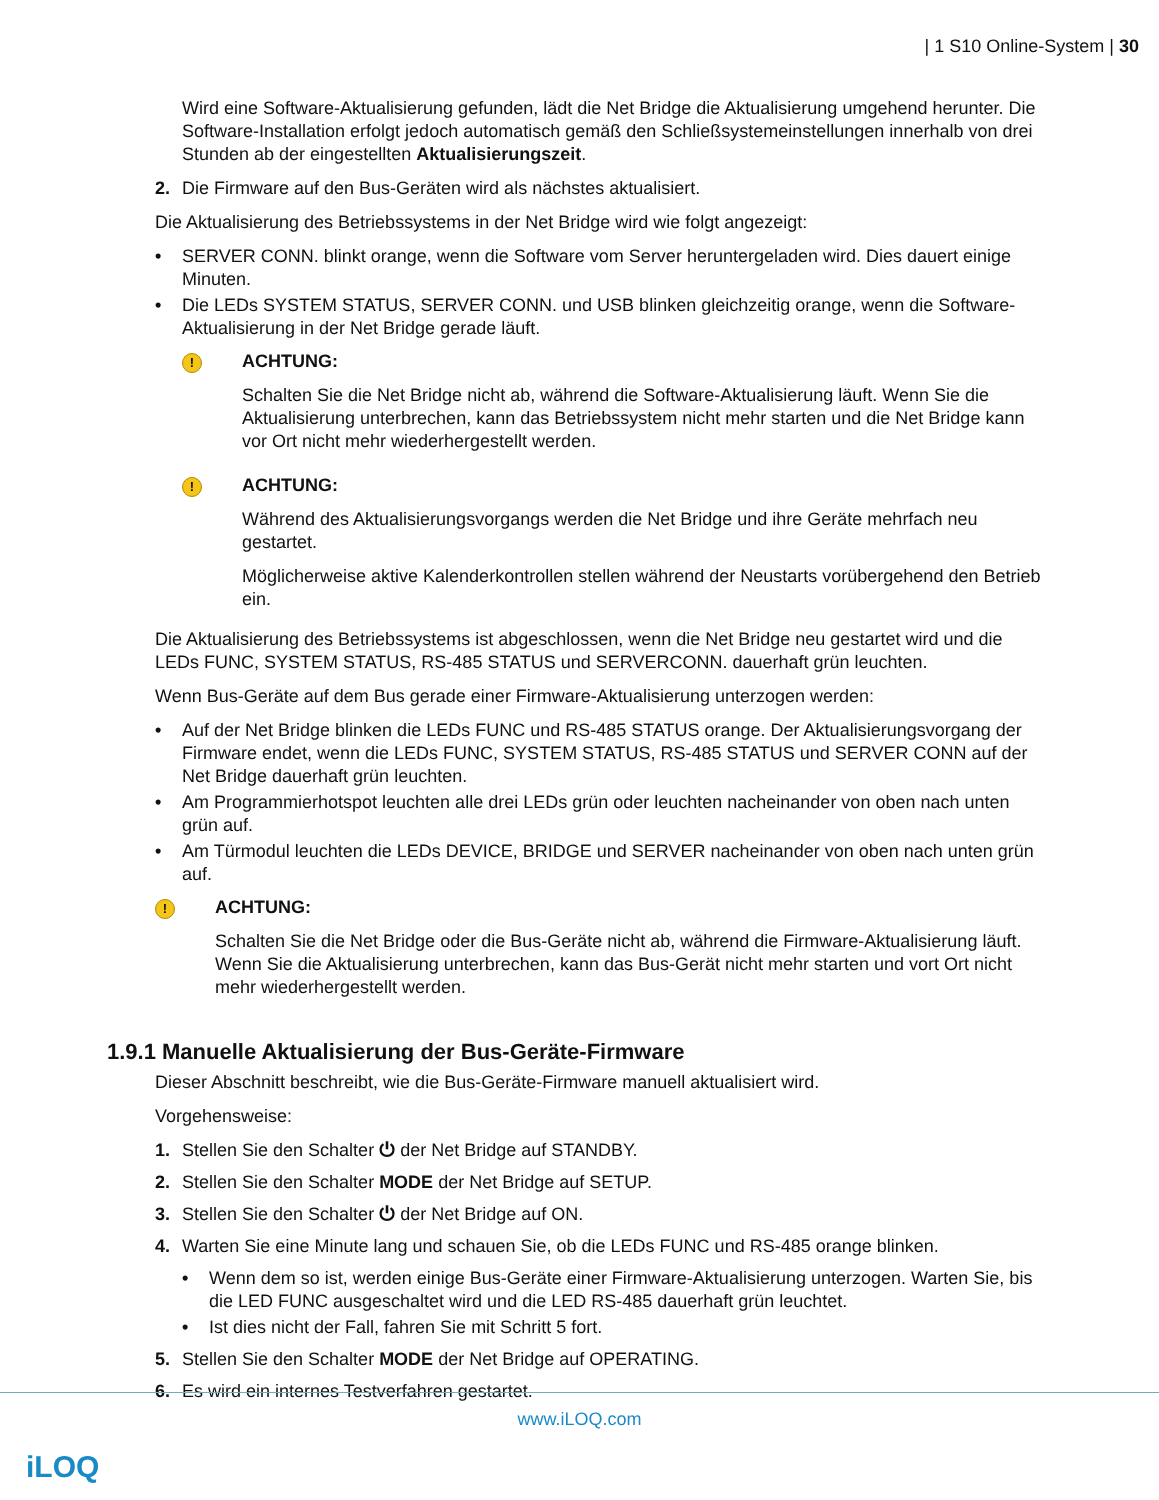| 1 S10 Online-System | 30
Wird eine Software-Aktualisierung gefunden, lädt die Net Bridge die Aktualisierung umgehend herunter. Die Software-Installation erfolgt jedoch automatisch gemäß den Schließsystemeinstellungen innerhalb von drei Stunden ab der eingestellten Aktualisierungszeit.
2. Die Firmware auf den Bus-Geräten wird als nächstes aktualisiert.
Die Aktualisierung des Betriebssystems in der Net Bridge wird wie folgt angezeigt:
• SERVER CONN. blinkt orange, wenn die Software vom Server heruntergeladen wird. Dies dauert einige Minuten.
• Die LEDs SYSTEM STATUS, SERVER CONN. und USB blinken gleichzeitig orange, wenn die Software-Aktualisierung in der Net Bridge gerade läuft.
!
ACHTUNG:
Schalten Sie die Net Bridge nicht ab, während die Software-Aktualisierung läuft. Wenn Sie die Aktualisierung unterbrechen, kann das Betriebssystem nicht mehr starten und die Net Bridge kann vor Ort nicht mehr wiederhergestellt werden.
!
ACHTUNG:
Während des Aktualisierungsvorgangs werden die Net Bridge und ihre Geräte mehrfach neu gestartet.
Möglicherweise aktive Kalenderkontrollen stellen während der Neustarts vorübergehend den Betrieb ein.
Die Aktualisierung des Betriebssystems ist abgeschlossen, wenn die Net Bridge neu gestartet wird und die LEDs FUNC, SYSTEM STATUS, RS-485 STATUS und SERVERCONN. dauerhaft grün leuchten.
Wenn Bus-Geräte auf dem Bus gerade einer Firmware-Aktualisierung unterzogen werden:
• Auf der Net Bridge blinken die LEDs FUNC und RS-485 STATUS orange. Der Aktualisierungsvorgang der Firmware endet, wenn die LEDs FUNC, SYSTEM STATUS, RS-485 STATUS und SERVER CONN auf der Net Bridge dauerhaft grün leuchten.
• Am Programmierhotspot leuchten alle drei LEDs grün oder leuchten nacheinander von oben nach unten grün auf.
• Am Türmodul leuchten die LEDs DEVICE, BRIDGE und SERVER nacheinander von oben nach unten grün auf.
!
ACHTUNG:
Schalten Sie die Net Bridge oder die Bus-Geräte nicht ab, während die Firmware-Aktualisierung läuft. Wenn Sie die Aktualisierung unterbrechen, kann das Bus-Gerät nicht mehr starten und vort Ort nicht mehr wiederhergestellt werden.
1.9.1 Manuelle Aktualisierung der Bus-Geräte-Firmware
Dieser Abschnitt beschreibt, wie die Bus-Geräte-Firmware manuell aktualisiert wird.
Vorgehensweise:
1. Stellen Sie den Schalter ⏻ der Net Bridge auf STANDBY.
2. Stellen Sie den Schalter MODE der Net Bridge auf SETUP.
3. Stellen Sie den Schalter ⏻ der Net Bridge auf ON.
4. Warten Sie eine Minute lang und schauen Sie, ob die LEDs FUNC und RS-485 orange blinken.
• Wenn dem so ist, werden einige Bus-Geräte einer Firmware-Aktualisierung unterzogen. Warten Sie, bis die LED FUNC ausgeschaltet wird und die LED RS-485 dauerhaft grün leuchtet.
• Ist dies nicht der Fall, fahren Sie mit Schritt 5 fort.
5. Stellen Sie den Schalter MODE der Net Bridge auf OPERATING.
6. Es wird ein internes Testverfahren gestartet.
www.iLOQ.com
iLOQ